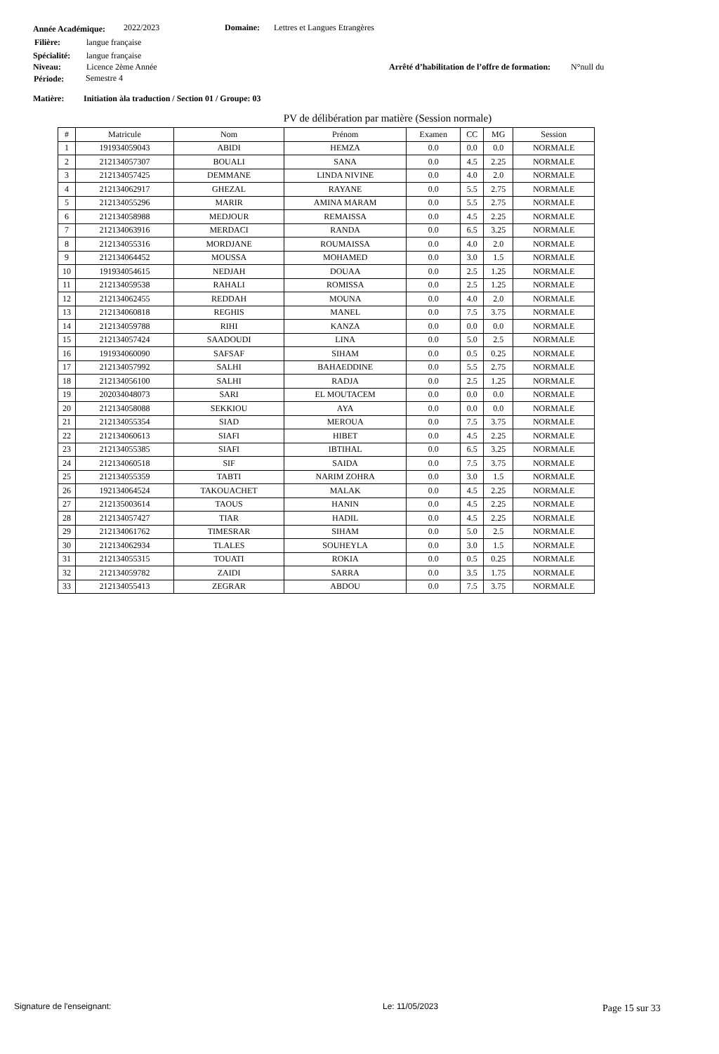Année Académique: 2022/2023 Domaine: Lettres et Langues Etrangères
Filière: langue française
Spécialité: langue française
Niveau: Licence 2ème Année Arrêté d’habilitation de l’offre de formation: N°null du
Période: Semestre 4
Matière: Initiation àla traduction / Section 01 / Groupe: 03
PV de délibération par matière (Session normale)
| # | Matricule | Nom | Prénom | Examen | CC | MG | Session |
| --- | --- | --- | --- | --- | --- | --- | --- |
| 1 | 191934059043 | ABIDI | HEMZA | 0.0 | 0.0 | 0.0 | NORMALE |
| 2 | 212134057307 | BOUALI | SANA | 0.0 | 4.5 | 2.25 | NORMALE |
| 3 | 212134057425 | DEMMANE | LINDA NIVINE | 0.0 | 4.0 | 2.0 | NORMALE |
| 4 | 212134062917 | GHEZAL | RAYANE | 0.0 | 5.5 | 2.75 | NORMALE |
| 5 | 212134055296 | MARIR | AMINA MARAM | 0.0 | 5.5 | 2.75 | NORMALE |
| 6 | 212134058988 | MEDJOUR | REMAISSA | 0.0 | 4.5 | 2.25 | NORMALE |
| 7 | 212134063916 | MERDACI | RANDA | 0.0 | 6.5 | 3.25 | NORMALE |
| 8 | 212134055316 | MORDJANE | ROUMAISSA | 0.0 | 4.0 | 2.0 | NORMALE |
| 9 | 212134064452 | MOUSSA | MOHAMED | 0.0 | 3.0 | 1.5 | NORMALE |
| 10 | 191934054615 | NEDJAH | DOUAA | 0.0 | 2.5 | 1.25 | NORMALE |
| 11 | 212134059538 | RAHALI | ROMISSA | 0.0 | 2.5 | 1.25 | NORMALE |
| 12 | 212134062455 | REDDAH | MOUNA | 0.0 | 4.0 | 2.0 | NORMALE |
| 13 | 212134060818 | REGHIS | MANEL | 0.0 | 7.5 | 3.75 | NORMALE |
| 14 | 212134059788 | RIHI | KANZA | 0.0 | 0.0 | 0.0 | NORMALE |
| 15 | 212134057424 | SAADOUDI | LINA | 0.0 | 5.0 | 2.5 | NORMALE |
| 16 | 191934060090 | SAFSAF | SIHAM | 0.0 | 0.5 | 0.25 | NORMALE |
| 17 | 212134057992 | SALHI | BAHAEDDINE | 0.0 | 5.5 | 2.75 | NORMALE |
| 18 | 212134056100 | SALHI | RADJA | 0.0 | 2.5 | 1.25 | NORMALE |
| 19 | 202034048073 | SARI | EL MOUTACEM | 0.0 | 0.0 | 0.0 | NORMALE |
| 20 | 212134058088 | SEKKIOU | AYA | 0.0 | 0.0 | 0.0 | NORMALE |
| 21 | 212134055354 | SIAD | MEROUA | 0.0 | 7.5 | 3.75 | NORMALE |
| 22 | 212134060613 | SIAFI | HIBET | 0.0 | 4.5 | 2.25 | NORMALE |
| 23 | 212134055385 | SIAFI | IBTIHAL | 0.0 | 6.5 | 3.25 | NORMALE |
| 24 | 212134060518 | SIF | SAIDA | 0.0 | 7.5 | 3.75 | NORMALE |
| 25 | 212134055359 | TABTI | NARIM ZOHRA | 0.0 | 3.0 | 1.5 | NORMALE |
| 26 | 192134064524 | TAKOUACHET | MALAK | 0.0 | 4.5 | 2.25 | NORMALE |
| 27 | 212135003614 | TAOUS | HANIN | 0.0 | 4.5 | 2.25 | NORMALE |
| 28 | 212134057427 | TIAR | HADIL | 0.0 | 4.5 | 2.25 | NORMALE |
| 29 | 212134061762 | TIMESRAR | SIHAM | 0.0 | 5.0 | 2.5 | NORMALE |
| 30 | 212134062934 | TLALES | SOUHEYLA | 0.0 | 3.0 | 1.5 | NORMALE |
| 31 | 212134055315 | TOUATI | ROKIA | 0.0 | 0.5 | 0.25 | NORMALE |
| 32 | 212134059782 | ZAIDI | SARRA | 0.0 | 3.5 | 1.75 | NORMALE |
| 33 | 212134055413 | ZEGRAR | ABDOU | 0.0 | 7.5 | 3.75 | NORMALE |
Signature de l'enseignant: Le: 11/05/2023
Page 15 sur 33